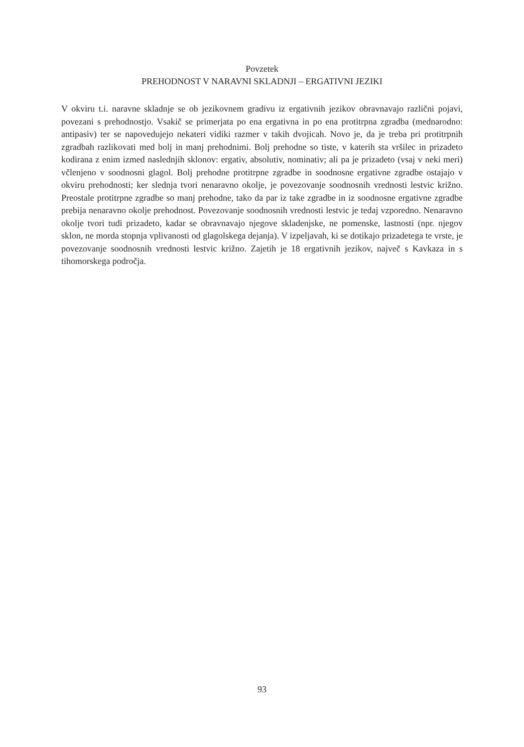Povzetek
PREHODNOST V NARAVNI SKLADNJI – ERGATIVNI JEZIKI
V okviru t.i. naravne skladnje se ob jezikovnem gradivu iz ergativnih jezikov obravnavajo različni pojavi, povezani s prehodnostjo. Vsakič se primerjata po ena ergativna in po ena protitrpna zgradba (mednarodno: antipasiv) ter se napovedujejo nekateri vidiki razmer v takih dvojicah. Novo je, da je treba pri protitrpnih zgradbah razlikovati med bolj in manj prehodnimi. Bolj prehodne so tiste, v katerih sta vršilec in prizadeto kodirana z enim izmed naslednjih sklonov: ergativ, absolutiv, nominativ; ali pa je prizadeto (vsaj v neki meri) včlenjeno v soodnosni glagol. Bolj prehodne protitrpne zgradbe in soodnosne ergativne zgradbe ostajajo v okviru prehodnosti; ker slednja tvori nenaravno okolje, je povezovanje soodnosnih vrednosti lestvic križno. Preostale protitrpne zgradbe so manj prehodne, tako da par iz take zgradbe in iz soodnosne ergativne zgradbe prebija nenaravno okolje prehodnost. Povezovanje soodnosnih vrednosti lestvic je tedaj vzporedno. Nenaravno okolje tvori tudi prizadeto, kadar se obravnavajo njegove skladenjske, ne pomenske, lastnosti (npr. njegov sklon, ne morda stopnja vplivanosti od glagolskega dejanja). V izpeljavah, ki se dotikajo prizadetega te vrste, je povezovanje soodnosnih vrednosti lestvic križno. Zajetih je 18 ergativnih jezikov, največ s Kavkaza in s tihomorskega področja.
93